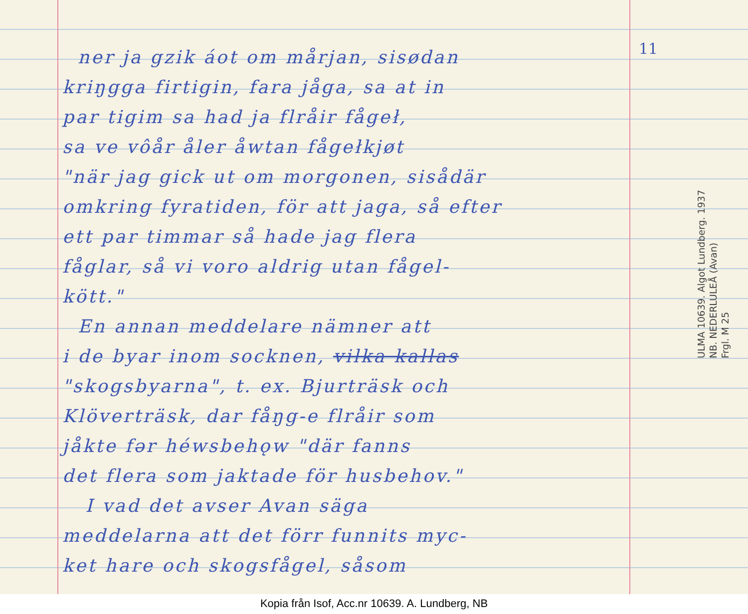ner ja gzik áot om mårjan, sisødan
kriŋgga firtigin, fara jåga, sa at in
par tigim sa had ja flråir fågeł,
sa ve vôår åler åwtan fågełkjøt
"när jag gick ut om morgonen, sisådär
omkring fyratiden, för att jaga, så efter
ett par timmar så hade jag flera
fåglar, så vi voro aldrig utan fågel-
kött."
En annan meddelare nämner att
i de byar inom socknen, vilka kallas
"skogsbyarna", t. ex. Bjurträsk och
Klöverträsk, dar fåŋg-e flråir som
jåkte fər héwsbehǫw "där fanns
det flera som jaktade för husbehov."
I vad det avser Avan säga
meddelarna att det förr funnits myc-
ket hare och skogsfågel, såsom
11
ULMA 10639. Algot Lundberg. 1937
NB. NEDERLULEÅ (Avan)
Frgl. M 25
Kopia från Isof, Acc.nr 10639. A. Lundberg, NB